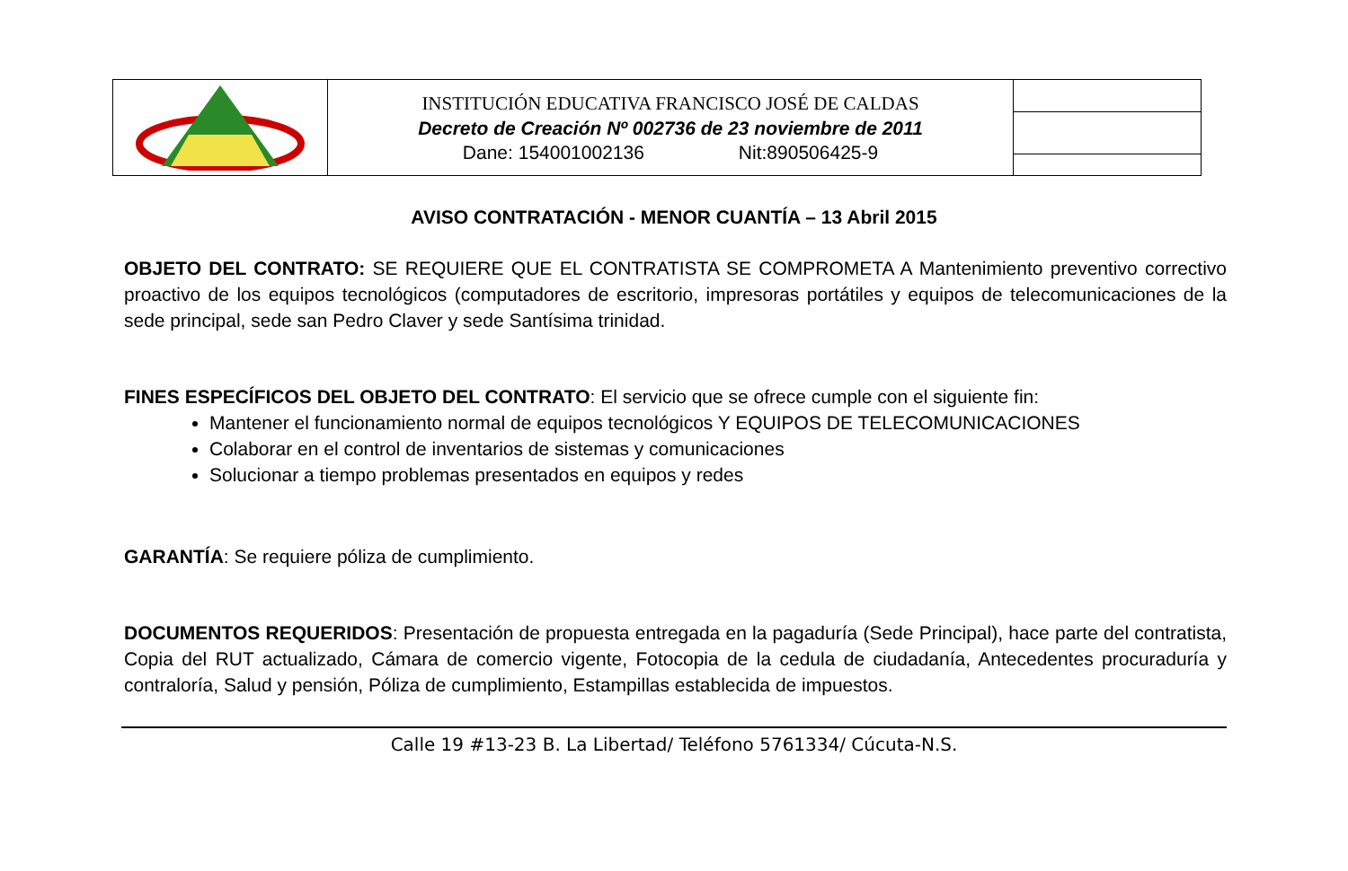| | INSTITUCIÓN EDUCATIVA FRANCISCO JOSÉ DE CALDAS Decreto de Creación Nº 002736 de 23 noviembre de 2011 Dane: 154001002136 Nit:890506425-9 | |
AVISO CONTRATACIÓN - MENOR CUANTÍA – 13 Abril 2015
OBJETO DEL CONTRATO: SE REQUIERE QUE EL CONTRATISTA SE COMPROMETA A Mantenimiento preventivo correctivo proactivo de los equipos tecnológicos (computadores de escritorio, impresoras portátiles y equipos de telecomunicaciones de la sede principal, sede san Pedro Claver y sede Santísima trinidad.
FINES ESPECÍFICOS DEL OBJETO DEL CONTRATO: El servicio que se ofrece cumple con el siguiente fin:
Mantener el funcionamiento normal de equipos tecnológicos Y EQUIPOS DE TELECOMUNICACIONES
Colaborar en el control de inventarios de sistemas y comunicaciones
Solucionar a tiempo problemas presentados en equipos y redes
GARANTÍA: Se requiere póliza de cumplimiento.
DOCUMENTOS REQUERIDOS: Presentación de propuesta entregada en la pagaduría (Sede Principal), hace parte del contratista, Copia del RUT actualizado, Cámara de comercio vigente, Fotocopia de la cedula de ciudadanía, Antecedentes procuraduría y contraloría, Salud y pensión, Póliza de cumplimiento, Estampillas establecida de impuestos.
Calle 19 #13-23 B. La Libertad/ Teléfono 5761334/ Cúcuta-N.S.